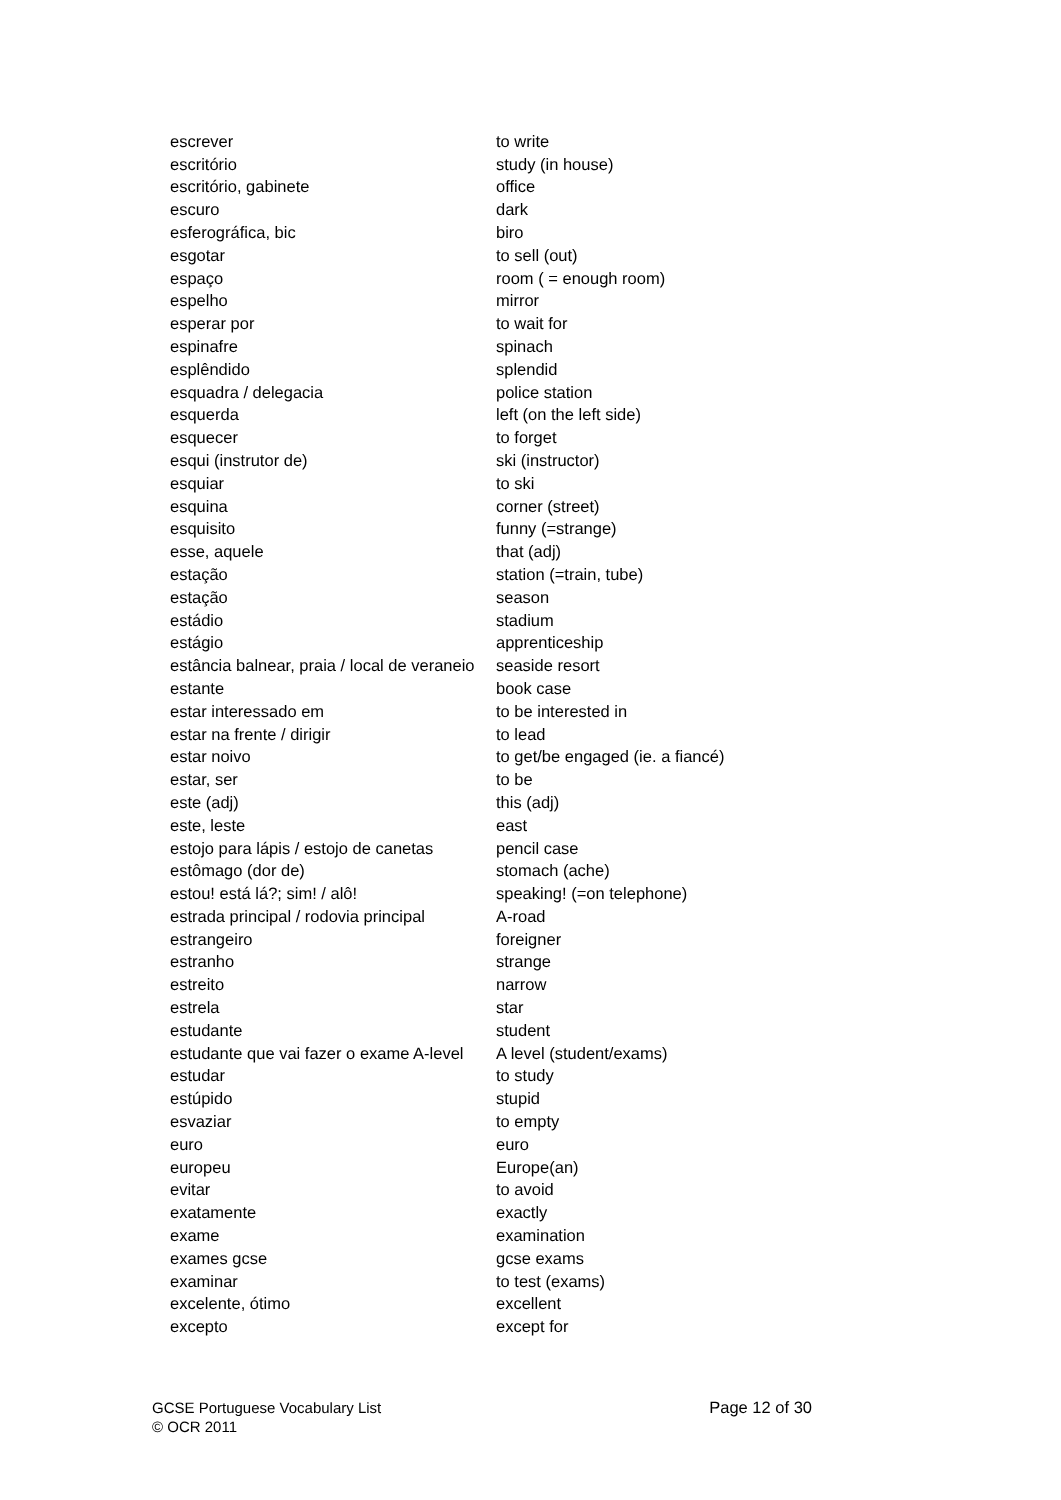| escrever | to write |
| escritório | study (in house) |
| escritório, gabinete | office |
| escuro | dark |
| esferográfica, bic | biro |
| esgotar | to sell (out) |
| espaço | room ( = enough room) |
| espelho | mirror |
| esperar por | to wait for |
| espinafre | spinach |
| esplêndido | splendid |
| esquadra / delegacia | police station |
| esquerda | left (on the left side) |
| esquecer | to forget |
| esqui (instrutor de) | ski (instructor) |
| esquiar | to ski |
| esquina | corner (street) |
| esquisito | funny (=strange) |
| esse, aquele | that (adj) |
| estação | station (=train, tube) |
| estação | season |
| estádio | stadium |
| estágio | apprenticeship |
| estância balnear, praia / local de veraneio | seaside resort |
| estante | book case |
| estar interessado em | to be interested in |
| estar na frente / dirigir | to lead |
| estar noivo | to get/be engaged (ie. a fiancé) |
| estar, ser | to be |
| este (adj) | this (adj) |
| este, leste | east |
| estojo para lápis / estojo de canetas | pencil case |
| estômago (dor de) | stomach (ache) |
| estou! está lá?; sim! / alô! | speaking! (=on telephone) |
| estrada principal / rodovia principal | A-road |
| estrangeiro | foreigner |
| estranho | strange |
| estreito | narrow |
| estrela | star |
| estudante | student |
| estudante que vai fazer o exame A-level | A level (student/exams) |
| estudar | to study |
| estúpido | stupid |
| esvaziar | to empty |
| euro | euro |
| europeu | Europe(an) |
| evitar | to avoid |
| exatamente | exactly |
| exame | examination |
| exames gcse | gcse exams |
| examinar | to test (exams) |
| excelente, ótimo | excellent |
| excepto | except for |
GCSE Portuguese Vocabulary List
Page 12 of 30
© OCR 2011